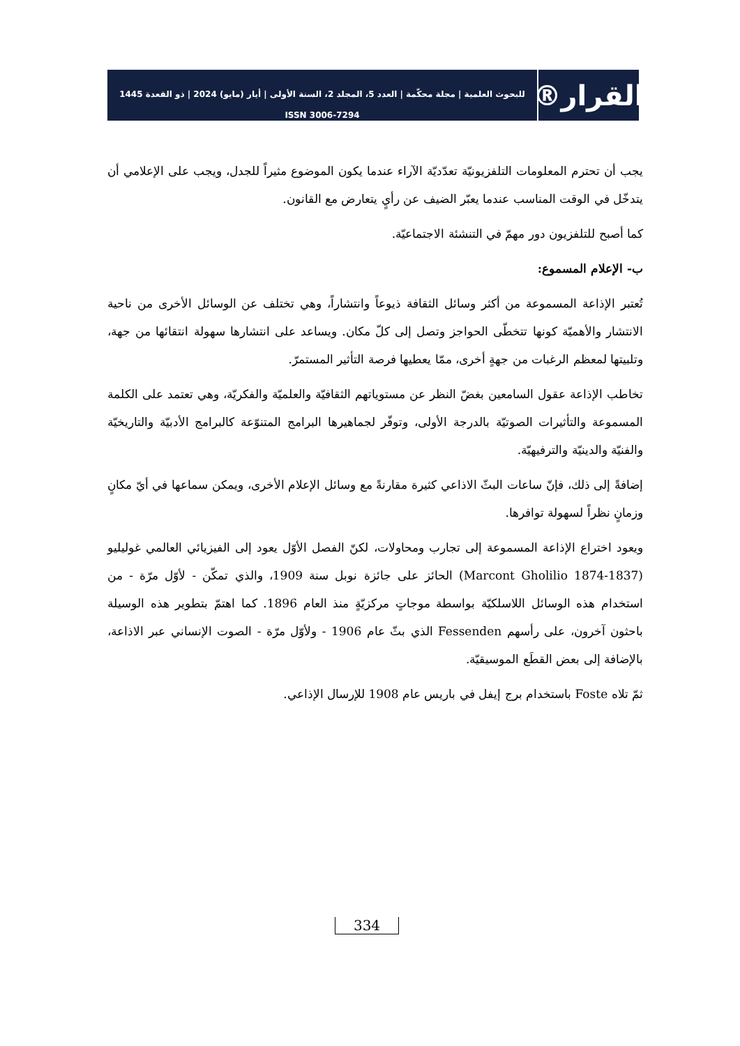القرار®
للبحوث العلمية | مجلة محكّمة | العدد 5، المجلد 2، السنة الأولى | أيار (مايو) 2024 | ذو القعدة 1445
ISSN 3006-7294
يجب أن تحترم المعلومات التلفزيونيّة تعدّديّة الآراء عندما يكون الموضوع مثيراً للجدل، ويجب على الإعلامي أن يتدخّل في الوقت المناسب عندما يعبّر الضيف عن رأيٍ يتعارض مع القانون.
كما أصبح للتلفزيون دور مهمّ في التنشئة الاجتماعيّة.
ب- الإعلام المسموع:
تُعتبر الإذاعة المسموعة من أكثر وسائل الثقافة ذيوعاً وانتشاراً، وهي تختلف عن الوسائل الأخرى من ناحية الانتشار والأهميّة كونها تتخطّى الحواجز وتصل إلى كلّ مكان. ويساعد على انتشارها سهولة انتقائها من جهة، وتلبيتها لمعظم الرغبات من جهةٍ أخرى، ممّا يعطيها فرصة التأثير المستمرّ.
تخاطب الإذاعة عقول السامعين بغضّ النظر عن مستوياتهم الثقافيّة والعلميّة والفكريّة، وهي تعتمد على الكلمة المسموعة والتأثيرات الصوتيّة بالدرجة الأولى، وتوفّر لجماهيرها البرامج المتنوّعة كالبرامج الأدبيّة والتاريخيّة والفنيّة والدينيّة والترفيهيّة.
إضافةً إلى ذلك، فإنّ ساعات البثّ الاذاعي كثيرة مقارنةً مع وسائل الإعلام الأخرى، ويمكن سماعها في أيّ مكانٍ وزمانٍ نظراً لسهولة توافرها.
ويعود اختراع الإذاعة المسموعة إلى تجارب ومحاولات، لكنّ الفصل الأوّل يعود إلى الفيزيائي العالمي غوليليو (1837-1874 Marcont Gholilio) الحائز على جائزة نوبل سنة 1909، والذي تمكّن - لأوّل مرّة - من استخدام هذه الوسائل اللاسلكيّة بواسطة موجاتٍ مركزيّةٍ منذ العام 1896. كما اهتمّ بتطوير هذه الوسيلة باحثون آخرون، على رأسهم Fessenden الذي بثّ عام 1906 - ولأوّل مرّة - الصوت الإنساني عبر الاذاعة، بالإضافة إلى بعض القطَع الموسيقيّة.
ثمّ تلاه Foste باستخدام برج إيفل في باريس عام 1908 للإرسال الإذاعي.
334